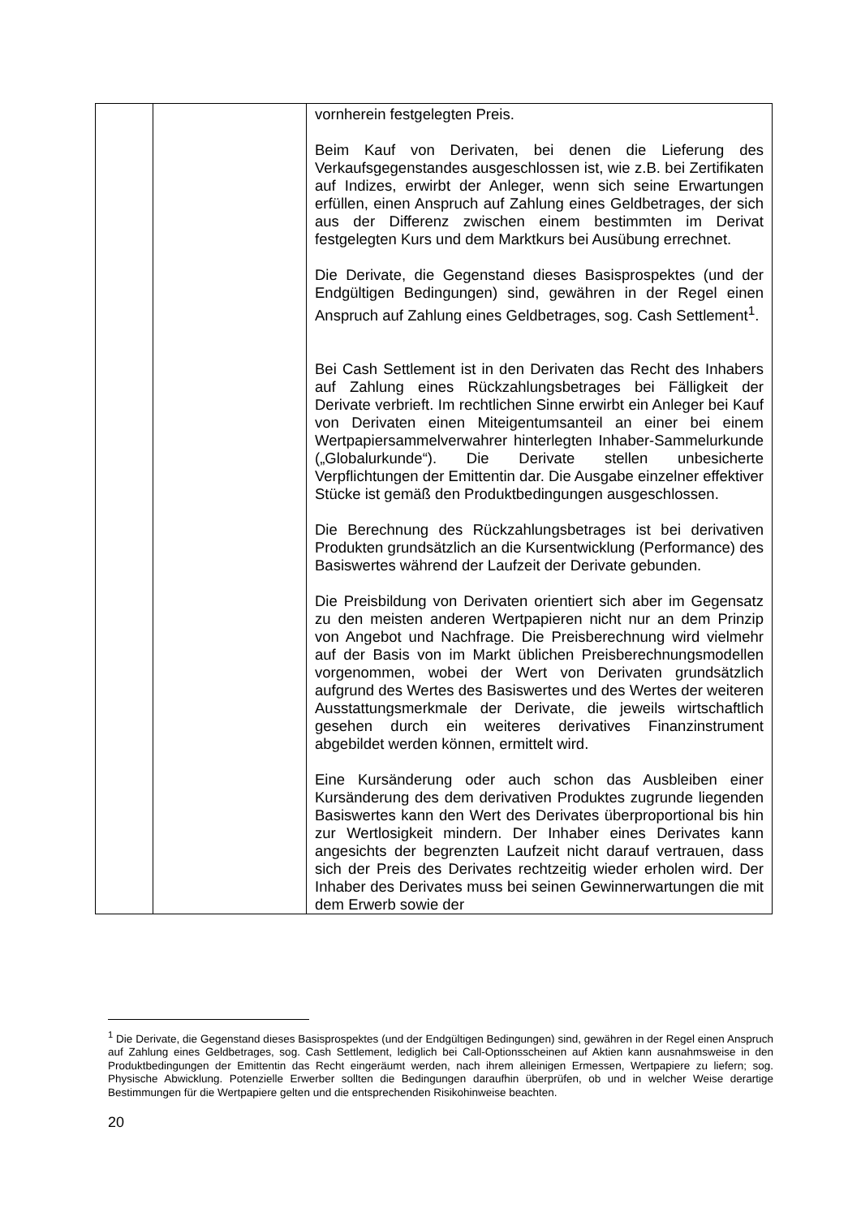| | | vornherein festgelegten Preis. Beim Kauf von Derivaten, bei denen die Lieferung des Verkaufsgegenstandes ausgeschlossen ist, wie z.B. bei Zertifikaten auf Indizes, erwirbt der Anleger, wenn sich seine Erwartungen erfüllen, einen Anspruch auf Zahlung eines Geldbetrages, der sich aus der Differenz zwischen einem bestimmten im Derivat festgelegten Kurs und dem Marktkurs bei Ausübung errechnet. Die Derivate, die Gegenstand dieses Basisprospektes (und der Endgültigen Bedingungen) sind, gewähren in der Regel einen Anspruch auf Zahlung eines Geldbetrages, sog. Cash Settlement<sup>1</sup>. Bei Cash Settlement ist in den Derivaten das Recht des Inhabers auf Zahlung eines Rückzahlungsbetrages bei Fälligkeit der Derivate verbrieft. Im rechtlichen Sinne erwirbt ein Anleger bei Kauf von Derivaten einen Miteigentumsanteil an einer bei einem Wertpapiersammelverwahrer hinterlegten Inhaber-Sammelurkunde („Globalurkunde“). Die Derivate stellen unbesicherte Verpflichtungen der Emittentin dar. Die Ausgabe einzelner effektiver Stücke ist gemäß den Produktbedingungen ausgeschlossen. Die Berechnung des Rückzahlungsbetrages ist bei derivativen Produkten grundsätzlich an die Kursentwicklung (Performance) des Basiswertes während der Laufzeit der Derivate gebunden. Die Preisbildung von Derivaten orientiert sich aber im Gegensatz zu den meisten anderen Wertpapieren nicht nur an dem Prinzip von Angebot und Nachfrage. Die Preisberechnung wird vielmehr auf der Basis von im Markt üblichen Preisberechnungsmodellen vorgenommen, wobei der Wert von Derivaten grundsätzlich aufgrund des Wertes des Basiswertes und des Wertes der weiteren Ausstattungsmerkmale der Derivate, die jeweils wirtschaftlich gesehen durch ein weiteres derivatives Finanzinstrument abgebildet werden können, ermittelt wird. Eine Kursänderung oder auch schon das Ausbleiben einer Kursänderung des dem derivativen Produktes zugrunde liegenden Basiswertes kann den Wert des Derivates überproportional bis hin zur Wertlosigkeit mindern. Der Inhaber eines Derivates kann angesichts der begrenzten Laufzeit nicht darauf vertrauen, dass sich der Preis des Derivates rechtzeitig wieder erholen wird. Der Inhaber des Derivates muss bei seinen Gewinnerwartungen die mit dem Erwerb sowie der |
<sup>1</sup> Die Derivate, die Gegenstand dieses Basisprospektes (und der Endgültigen Bedingungen) sind, gewähren in der Regel einen Anspruch auf Zahlung eines Geldbetrages, sog. Cash Settlement, lediglich bei Call-Optionsscheinen auf Aktien kann ausnahmsweise in den Produktbedingungen der Emittentin das Recht eingeräumt werden, nach ihrem alleinigen Ermessen, Wertpapiere zu liefern; sog. Physische Abwicklung. Potenzielle Erwerber sollten die Bedingungen daraufhin überprüfen, ob und in welcher Weise derartige Bestimmungen für die Wertpapiere gelten und die entsprechenden Risikohinweise beachten.
20